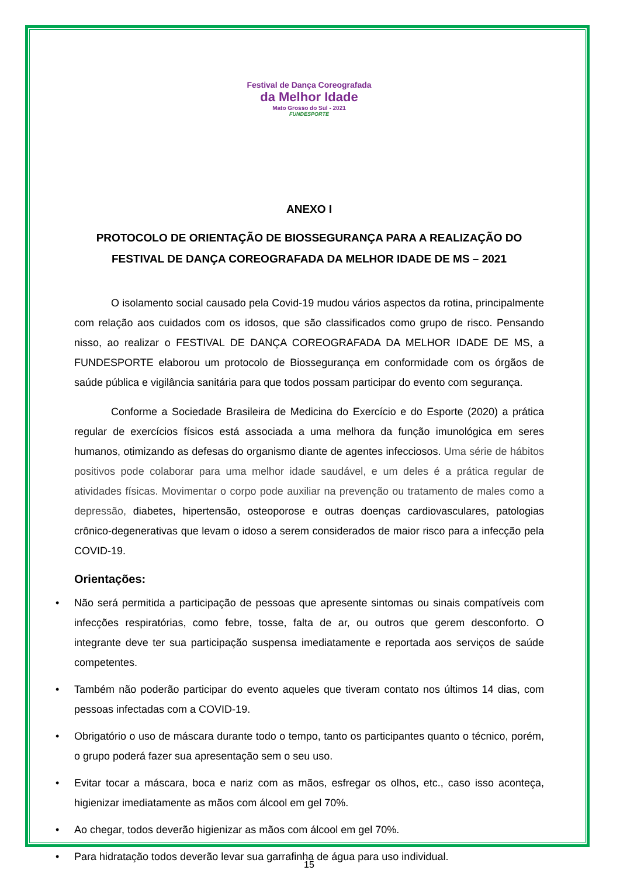Festival de Dança Coreografada
da Melhor Idade
Mato Grosso do Sul - 2021
FUNDESPORTE
ANEXO I
PROTOCOLO DE ORIENTAÇÃO DE BIOSSEGURANÇA PARA A REALIZAÇÃO DO FESTIVAL DE DANÇA COREOGRAFADA DA MELHOR IDADE DE MS – 2021
O isolamento social causado pela Covid-19 mudou vários aspectos da rotina, principalmente com relação aos cuidados com os idosos, que são classificados como grupo de risco. Pensando nisso, ao realizar o FESTIVAL DE DANÇA COREOGRAFADA DA MELHOR IDADE DE MS, a FUNDESPORTE elaborou um protocolo de Biossegurança em conformidade com os órgãos de saúde pública e vigilância sanitária para que todos possam participar do evento com segurança.
Conforme a Sociedade Brasileira de Medicina do Exercício e do Esporte (2020) a prática regular de exercícios físicos está associada a uma melhora da função imunológica em seres humanos, otimizando as defesas do organismo diante de agentes infecciosos. Uma série de hábitos positivos pode colaborar para uma melhor idade saudável, e um deles é a prática regular de atividades físicas. Movimentar o corpo pode auxiliar na prevenção ou tratamento de males como a depressão, diabetes, hipertensão, osteoporose e outras doenças cardiovasculares, patologias crônico-degenerativas que levam o idoso a serem considerados de maior risco para a infecção pela COVID-19.
Orientações:
• Não será permitida a participação de pessoas que apresente sintomas ou sinais compatíveis com infecções respiratórias, como febre, tosse, falta de ar, ou outros que gerem desconforto. O integrante deve ter sua participação suspensa imediatamente e reportada aos serviços de saúde competentes.
• Também não poderão participar do evento aqueles que tiveram contato nos últimos 14 dias, com pessoas infectadas com a COVID-19.
• Obrigatório o uso de máscara durante todo o tempo, tanto os participantes quanto o técnico, porém, o grupo poderá fazer sua apresentação sem o seu uso.
• Evitar tocar a máscara, boca e nariz com as mãos, esfregar os olhos, etc., caso isso aconteça, higienizar imediatamente as mãos com álcool em gel 70%.
• Ao chegar, todos deverão higienizar as mãos com álcool em gel 70%.
• Para hidratação todos deverão levar sua garrafinha de água para uso individual.
15